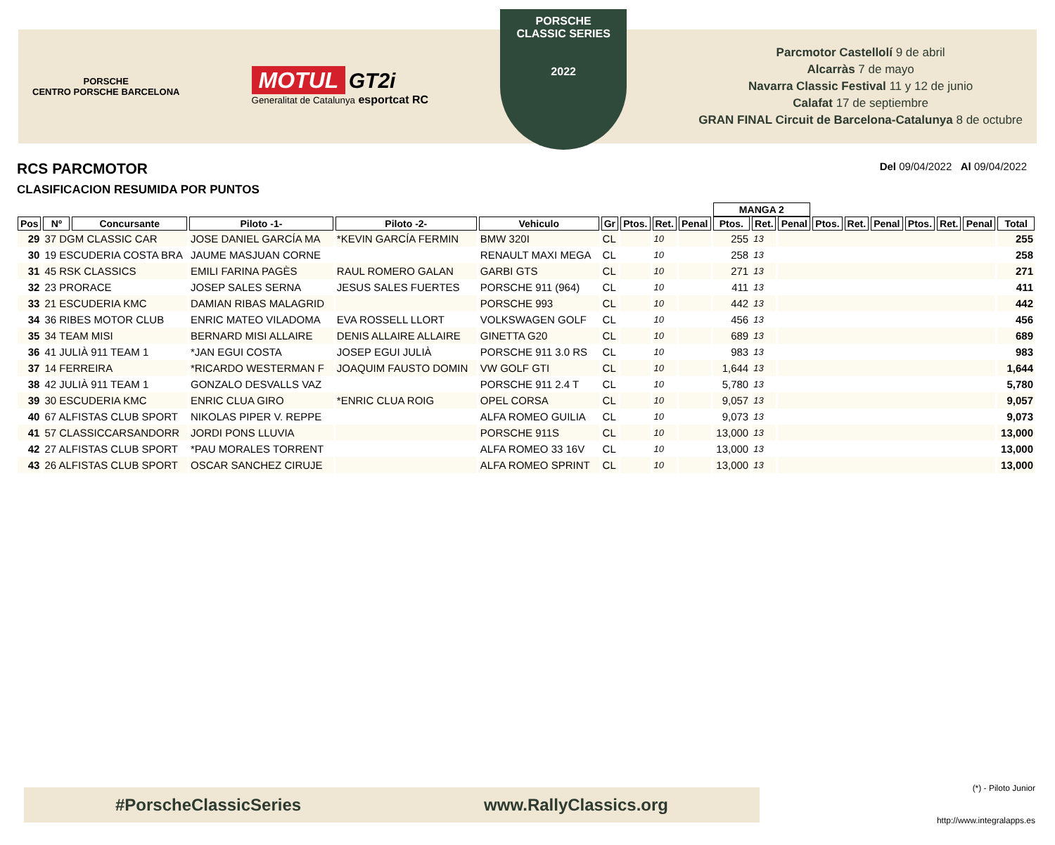PORSCHE
CENTRO PORSCHE BARCELONA
MOTUL GT2i
Generalitat de Catalunya esportcat RC
PORSCHE
CLASSIC SERIES
2022
Parcmotor Castellolí 9 de abril
Alcarràs 7 de mayo
Navarra Classic Festival 11 y 12 de junio
Calafat 17 de septiembre
GRAN FINAL Circuit de Barcelona-Catalunya 8 de octubre
RCS PARCMOTOR
CLASIFICACION RESUMIDA POR PUNTOS
Del 09/04/2022 Al 09/04/2022
| | | | | | | | | | | MANGA 2 | | | | | | | | | |
| --- | --- | --- | --- | --- | --- | --- | --- | --- | --- | --- | --- | --- | --- | --- | --- | --- | --- | --- | --- |
| Pos | Nº | Concursante | Piloto -1- | Piloto -2- | Vehiculo | Gr | Ptos. | Ret. | Penal | Ptos. | Ret. | Penal | Ptos. | Ret. | Penal | Ptos. | Ret. | Penal | Total |
| 29 | 37 DGM CLASSIC CAR | | JOSE DANIEL GARCÍA MA | *KEVIN GARCÍA FERMIN | BMW 320I | CL | | 10 | | 255 | 13 | | | | | | | | 255 |
| 30 | 19 ESCUDERIA COSTA BRA | | JAUME MASJUAN CORNE | | RENAULT MAXI MEGA | CL | | 10 | | 258 | 13 | | | | | | | | 258 |
| 31 | 45 RSK CLASSICS | | EMILI FARINA PAGÈS | RAUL ROMERO GALAN | GARBI GTS | CL | | 10 | | 271 | 13 | | | | | | | | 271 |
| 32 | 23 PRORACE | | JOSEP SALES SERNA | JESUS SALES FUERTES | PORSCHE 911 (964) | CL | | 10 | | 411 | 13 | | | | | | | | 411 |
| 33 | 21 ESCUDERIA KMC | | DAMIAN RIBAS MALAGRID | | PORSCHE 993 | CL | | 10 | | 442 | 13 | | | | | | | | 442 |
| 34 | 36 RIBES MOTOR CLUB | | ENRIC MATEO VILADOMA | EVA ROSSELL LLORT | VOLKSWAGEN GOLF | CL | | 10 | | 456 | 13 | | | | | | | | 456 |
| 35 | 34 TEAM MISI | | BERNARD MISI ALLAIRE | DENIS ALLAIRE ALLAIRE | GINETTA G20 | CL | | 10 | | 689 | 13 | | | | | | | | 689 |
| 36 | 41 JULIÀ 911 TEAM 1 | | *JAN EGUI COSTA | JOSEP EGUI JULIÀ | PORSCHE 911 3.0 RS | CL | | 10 | | 983 | 13 | | | | | | | | 983 |
| 37 | 14 FERREIRA | | *RICARDO WESTERMAN F | JOAQUIM FAUSTO DOMIN | VW GOLF GTI | CL | | 10 | | 1,644 | 13 | | | | | | | | 1,644 |
| 38 | 42 JULIÀ 911 TEAM 1 | | GONZALO DESVALLS VAZ | | PORSCHE 911 2.4 T | CL | | 10 | | 5,780 | 13 | | | | | | | | 5,780 |
| 39 | 30 ESCUDERIA KMC | | ENRIC CLUA GIRO | *ENRIC CLUA ROIG | OPEL CORSA | CL | | 10 | | 9,057 | 13 | | | | | | | | 9,057 |
| 40 | 67 ALFISTAS CLUB SPORT | | NIKOLAS PIPER V. REPPE | | ALFA ROMEO GUILIA | CL | | 10 | | 9,073 | 13 | | | | | | | | 9,073 |
| 41 | 57 CLASSICCARSANDORR | | JORDI PONS LLUVIA | | PORSCHE 911S | CL | | 10 | | 13,000 | 13 | | | | | | | | 13,000 |
| 42 | 27 ALFISTAS CLUB SPORT | | *PAU MORALES TORRENT | | ALFA ROMEO 33 16V | CL | | 10 | | 13,000 | 13 | | | | | | | | 13,000 |
| 43 | 26 ALFISTAS CLUB SPORT | | OSCAR SANCHEZ CIRUJE | | ALFA ROMEO SPRINT | CL | | 10 | | 13,000 | 13 | | | | | | | | 13,000 |
#PorscheClassicSeries www.RallyClassics.org (*) - Piloto Junior
http://www.integralapps.es